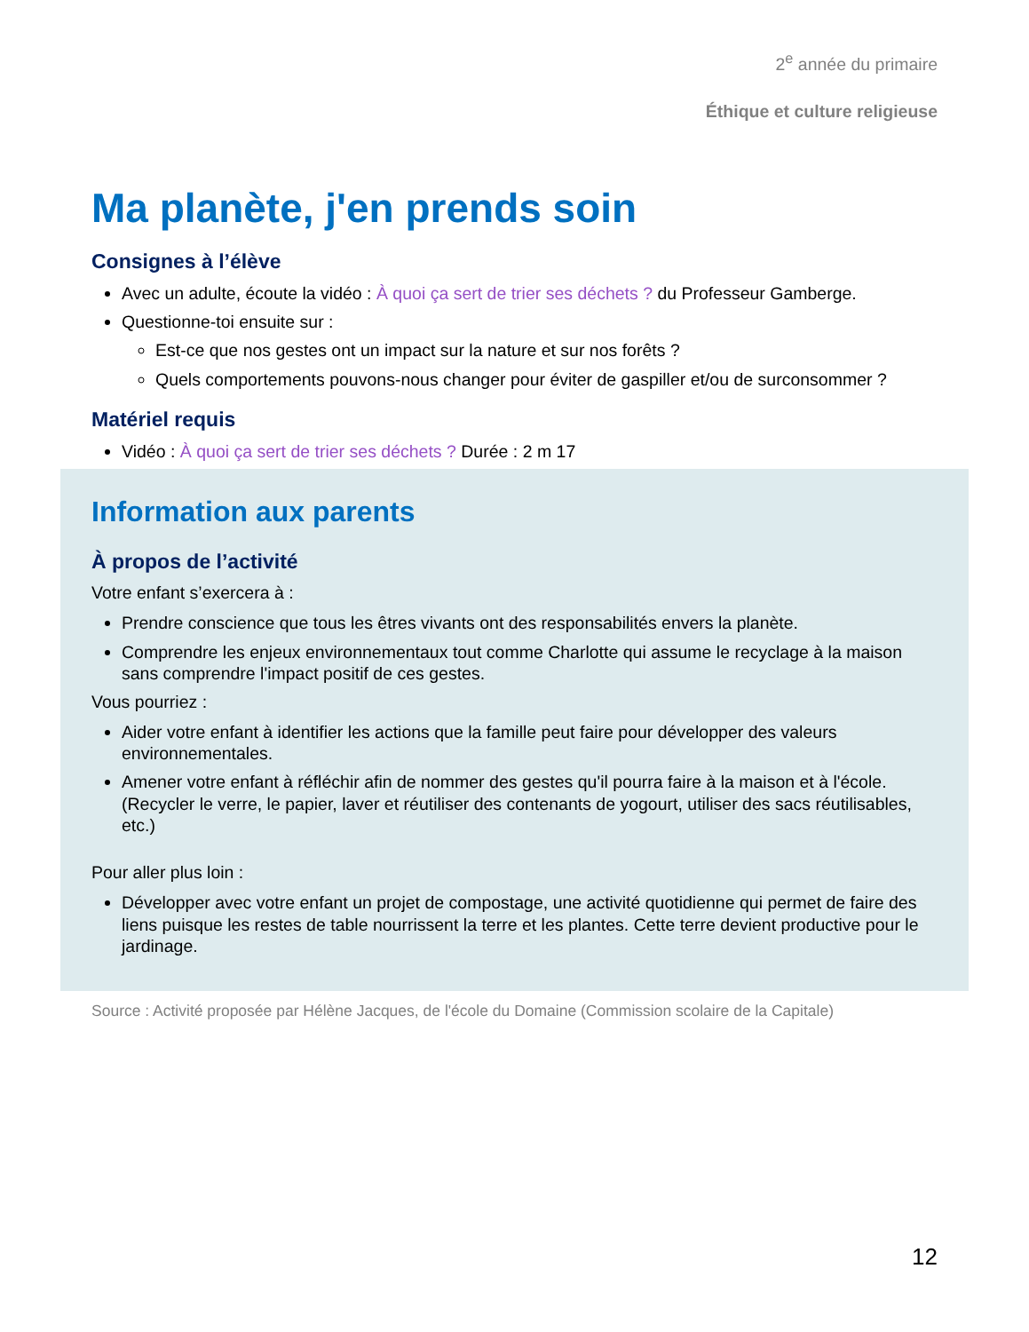2<sup>e</sup> année du primaire
Éthique et culture religieuse
Ma planète, j'en prends soin
Consignes à l’élève
Avec un adulte, écoute la vidéo : À quoi ça sert de trier ses déchets ? du Professeur Gamberge.
Questionne-toi ensuite sur :
Est-ce que nos gestes ont un impact sur la nature et sur nos forêts ?
Quels comportements pouvons-nous changer pour éviter de gaspiller et/ou de surconsommer ?
Matériel requis
Vidéo : À quoi ça sert de trier ses déchets ? Durée : 2 m 17
Information aux parents
À propos de l’activité
Votre enfant s’exercera à :
Prendre conscience que tous les êtres vivants ont des responsabilités envers la planète.
Comprendre les enjeux environnementaux tout comme Charlotte qui assume le recyclage à la maison sans comprendre l'impact positif de ces gestes.
Vous pourriez :
Aider votre enfant à identifier les actions que la famille peut faire pour développer des valeurs environnementales.
Amener votre enfant à réfléchir afin de nommer des gestes qu'il pourra faire à la maison et à l'école. (Recycler le verre, le papier, laver et réutiliser des contenants de yogourt, utiliser des sacs réutilisables, etc.)
Pour aller plus loin :
Développer avec votre enfant un projet de compostage, une activité quotidienne qui permet de faire des liens puisque les restes de table nourrissent la terre et les plantes. Cette terre devient productive pour le jardinage.
Source : Activité proposée par Hélène Jacques, de l'école du Domaine (Commission scolaire de la Capitale)
12